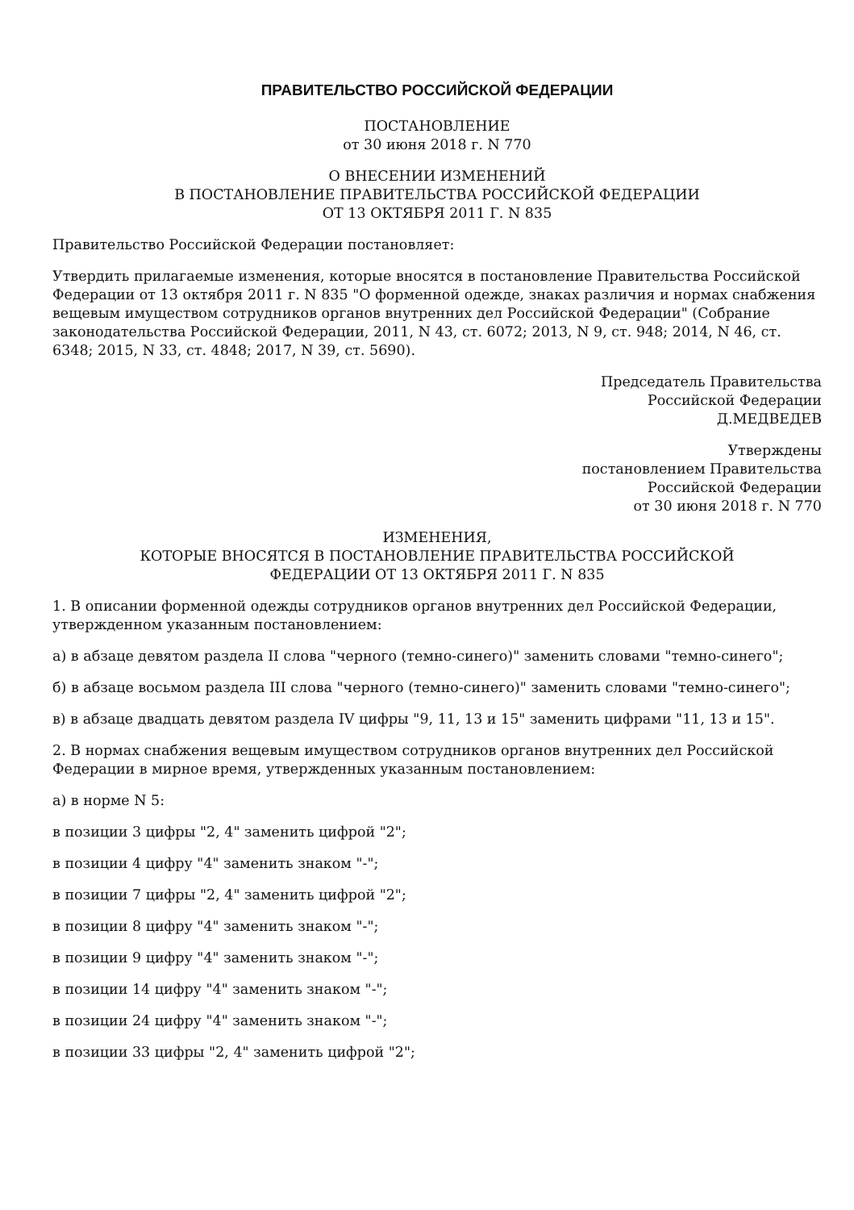ПРАВИТЕЛЬСТВО РОССИЙСКОЙ ФЕДЕРАЦИИ
ПОСТАНОВЛЕНИЕ
от 30 июня 2018 г. N 770
О ВНЕСЕНИИ ИЗМЕНЕНИЙ
В ПОСТАНОВЛЕНИЕ ПРАВИТЕЛЬСТВА РОССИЙСКОЙ ФЕДЕРАЦИИ
ОТ 13 ОКТЯБРЯ 2011 Г. N 835
Правительство Российской Федерации постановляет:
Утвердить прилагаемые изменения, которые вносятся в постановление Правительства Российской Федерации от 13 октября 2011 г. N 835 "О форменной одежде, знаках различия и нормах снабжения вещевым имуществом сотрудников органов внутренних дел Российской Федерации" (Собрание законодательства Российской Федерации, 2011, N 43, ст. 6072; 2013, N 9, ст. 948; 2014, N 46, ст. 6348; 2015, N 33, ст. 4848; 2017, N 39, ст. 5690).
Председатель Правительства
Российской Федерации
Д.МЕДВЕДЕВ
Утверждены
постановлением Правительства
Российской Федерации
от 30 июня 2018 г. N 770
ИЗМЕНЕНИЯ,
КОТОРЫЕ ВНОСЯТСЯ В ПОСТАНОВЛЕНИЕ ПРАВИТЕЛЬСТВА РОССИЙСКОЙ
ФЕДЕРАЦИИ ОТ 13 ОКТЯБРЯ 2011 Г. N 835
1. В описании форменной одежды сотрудников органов внутренних дел Российской Федерации, утвержденном указанным постановлением:
а) в абзаце девятом раздела II слова "черного (темно-синего)" заменить словами "темно-синего";
б) в абзаце восьмом раздела III слова "черного (темно-синего)" заменить словами "темно-синего";
в) в абзаце двадцать девятом раздела IV цифры "9, 11, 13 и 15" заменить цифрами "11, 13 и 15".
2. В нормах снабжения вещевым имуществом сотрудников органов внутренних дел Российской Федерации в мирное время, утвержденных указанным постановлением:
а) в норме N 5:
в позиции 3 цифры "2, 4" заменить цифрой "2";
в позиции 4 цифру "4" заменить знаком "-";
в позиции 7 цифры "2, 4" заменить цифрой "2";
в позиции 8 цифру "4" заменить знаком "-";
в позиции 9 цифру "4" заменить знаком "-";
в позиции 14 цифру "4" заменить знаком "-";
в позиции 24 цифру "4" заменить знаком "-";
в позиции 33 цифры "2, 4" заменить цифрой "2";